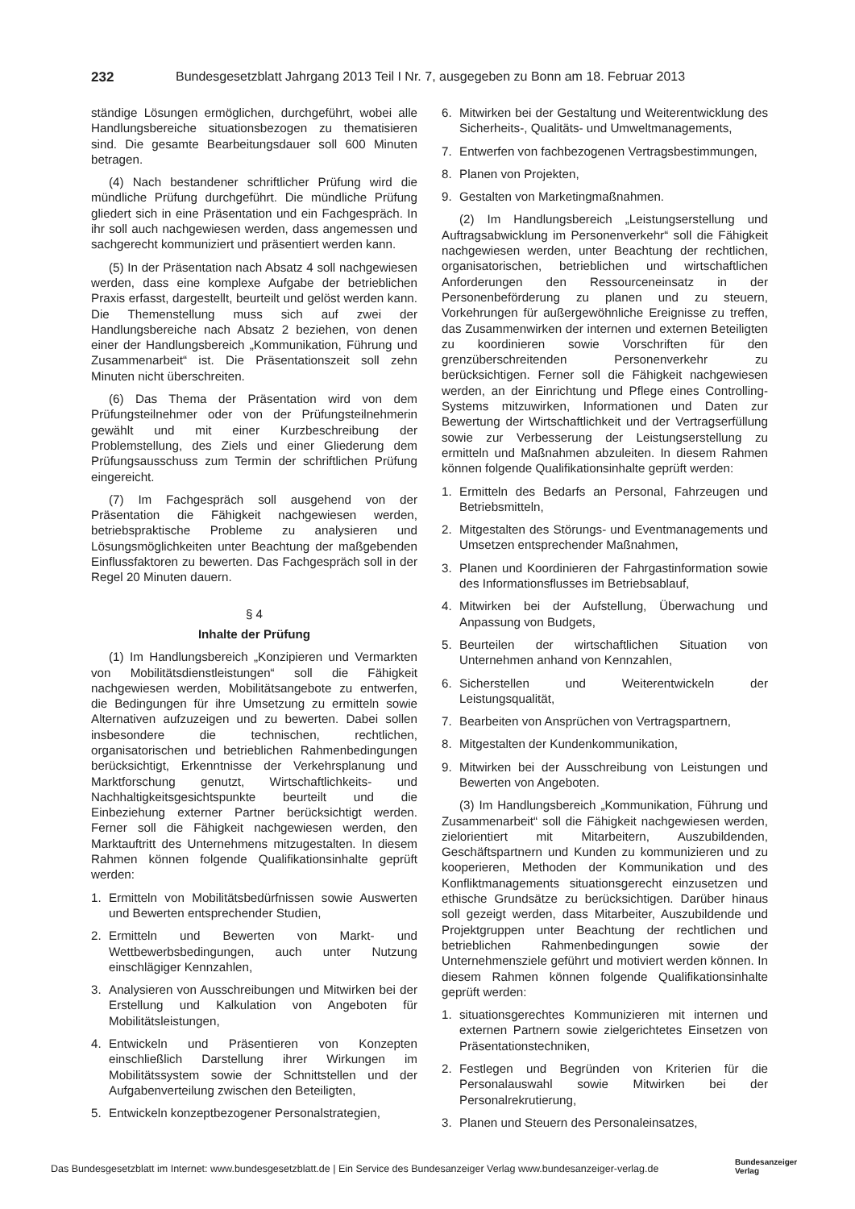232 Bundesgesetzblatt Jahrgang 2013 Teil I Nr. 7, ausgegeben zu Bonn am 18. Februar 2013
ständige Lösungen ermöglichen, durchgeführt, wobei alle Handlungsbereiche situationsbezogen zu thematisieren sind. Die gesamte Bearbeitungsdauer soll 600 Minuten betragen.
(4) Nach bestandener schriftlicher Prüfung wird die mündliche Prüfung durchgeführt. Die mündliche Prüfung gliedert sich in eine Präsentation und ein Fachgespräch. In ihr soll auch nachgewiesen werden, dass angemessen und sachgerecht kommuniziert und präsentiert werden kann.
(5) In der Präsentation nach Absatz 4 soll nachgewiesen werden, dass eine komplexe Aufgabe der betrieblichen Praxis erfasst, dargestellt, beurteilt und gelöst werden kann. Die Themenstellung muss sich auf zwei der Handlungsbereiche nach Absatz 2 beziehen, von denen einer der Handlungsbereich „Kommunikation, Führung und Zusammenarbeit“ ist. Die Präsentationszeit soll zehn Minuten nicht überschreiten.
(6) Das Thema der Präsentation wird von dem Prüfungsteilnehmer oder von der Prüfungsteilnehmerin gewählt und mit einer Kurzbeschreibung der Problemstellung, des Ziels und einer Gliederung dem Prüfungsausschuss zum Termin der schriftlichen Prüfung eingereicht.
(7) Im Fachgespräch soll ausgehend von der Präsentation die Fähigkeit nachgewiesen werden, betriebspraktische Probleme zu analysieren und Lösungsmöglichkeiten unter Beachtung der maßgebenden Einflussfaktoren zu bewerten. Das Fachgespräch soll in der Regel 20 Minuten dauern.
§ 4
Inhalte der Prüfung
(1) Im Handlungsbereich „Konzipieren und Vermarkten von Mobilitätsdienstleistungen“ soll die Fähigkeit nachgewiesen werden, Mobilitätsangebote zu entwerfen, die Bedingungen für ihre Umsetzung zu ermitteln sowie Alternativen aufzuzeigen und zu bewerten. Dabei sollen insbesondere die technischen, rechtlichen, organisatorischen und betrieblichen Rahmenbedingungen berücksichtigt, Erkenntnisse der Verkehrsplanung und Marktforschung genutzt, Wirtschaftlichkeits- und Nachhaltigkeitsgesichtspunkte beurteilt und die Einbeziehung externer Partner berücksichtigt werden. Ferner soll die Fähigkeit nachgewiesen werden, den Marktauftritt des Unternehmens mitzugestalten. In diesem Rahmen können folgende Qualifikationsinhalte geprüft werden:
1. Ermitteln von Mobilitätsbedürfnissen sowie Auswerten und Bewerten entsprechender Studien,
2. Ermitteln und Bewerten von Markt- und Wettbewerbsbedingungen, auch unter Nutzung einschlägiger Kennzahlen,
3. Analysieren von Ausschreibungen und Mitwirken bei der Erstellung und Kalkulation von Angeboten für Mobilitätsleistungen,
4. Entwickeln und Präsentieren von Konzepten einschließlich Darstellung ihrer Wirkungen im Mobilitätssystem sowie der Schnittstellen und der Aufgabenverteilung zwischen den Beteiligten,
5. Entwickeln konzeptbezogener Personalstrategien,
6. Mitwirken bei der Gestaltung und Weiterentwicklung des Sicherheits-, Qualitäts- und Umweltmanagements,
7. Entwerfen von fachbezogenen Vertragsbestimmungen,
8. Planen von Projekten,
9. Gestalten von Marketingmaßnahmen.
(2) Im Handlungsbereich „Leistungserstellung und Auftragsabwicklung im Personenverkehr“ soll die Fähigkeit nachgewiesen werden, unter Beachtung der rechtlichen, organisatorischen, betrieblichen und wirtschaftlichen Anforderungen den Ressourceneinsatz in der Personenbeförderung zu planen und zu steuern, Vorkehrungen für außergewöhnliche Ereignisse zu treffen, das Zusammenwirken der internen und externen Beteiligten zu koordinieren sowie Vorschriften für den grenzüberschreitenden Personenverkehr zu berücksichtigen. Ferner soll die Fähigkeit nachgewiesen werden, an der Einrichtung und Pflege eines Controlling-Systems mitzuwirken, Informationen und Daten zur Bewertung der Wirtschaftlichkeit und der Vertragserfüllung sowie zur Verbesserung der Leistungserstellung zu ermitteln und Maßnahmen abzuleiten. In diesem Rahmen können folgende Qualifikationsinhalte geprüft werden:
1. Ermitteln des Bedarfs an Personal, Fahrzeugen und Betriebsmitteln,
2. Mitgestalten des Störungs- und Eventmanagements und Umsetzen entsprechender Maßnahmen,
3. Planen und Koordinieren der Fahrgastinformation sowie des Informationsflusses im Betriebsablauf,
4. Mitwirken bei der Aufstellung, Überwachung und Anpassung von Budgets,
5. Beurteilen der wirtschaftlichen Situation von Unternehmen anhand von Kennzahlen,
6. Sicherstellen und Weiterentwickeln der Leistungsqualität,
7. Bearbeiten von Ansprüchen von Vertragspartnern,
8. Mitgestalten der Kundenkommunikation,
9. Mitwirken bei der Ausschreibung von Leistungen und Bewerten von Angeboten.
(3) Im Handlungsbereich „Kommunikation, Führung und Zusammenarbeit“ soll die Fähigkeit nachgewiesen werden, zielorientiert mit Mitarbeitern, Auszubildenden, Geschäftspartnern und Kunden zu kommunizieren und zu kooperieren, Methoden der Kommunikation und des Konfliktmanagements situationsgerecht einzusetzen und ethische Grundsätze zu berücksichtigen. Darüber hinaus soll gezeigt werden, dass Mitarbeiter, Auszubildende und Projektgruppen unter Beachtung der rechtlichen und betrieblichen Rahmenbedingungen sowie der Unternehmensziele geführt und motiviert werden können. In diesem Rahmen können folgende Qualifikationsinhalte geprüft werden:
1. situationsgerechtes Kommunizieren mit internen und externen Partnern sowie zielgerichtetes Einsetzen von Präsentationstechniken,
2. Festlegen und Begründen von Kriterien für die Personalauswahl sowie Mitwirken bei der Personalrekrutierung,
3. Planen und Steuern des Personaleinsatzes,
Das Bundesgesetzblatt im Internet: www.bundesgesetzblatt.de | Ein Service des Bundesanzeiger Verlag www.bundesanzeiger-verlag.de
Bundesanzeiger
Verlag